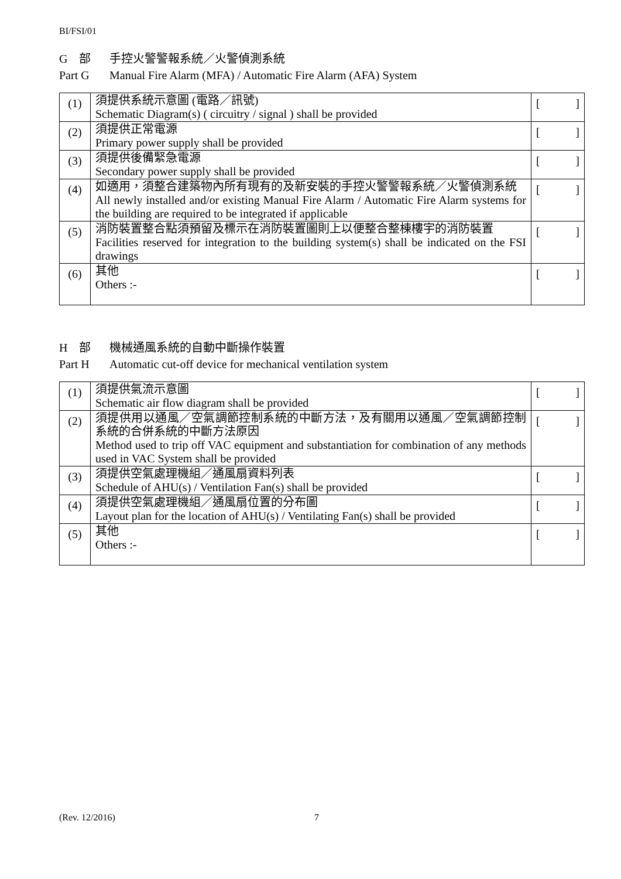BI/FSI/01
G　部 手控火警警報系統／火警偵測系統
Part G Manual Fire Alarm (MFA) / Automatic Fire Alarm (AFA) System
| (1) | 須提供系統示意圖 (電路／訊號) Schematic Diagram(s) ( circuitry / signal ) shall be provided | [ ] |
| (2) | 須提供正常電源 Primary power supply shall be provided | [ ] |
| (3) | 須提供後備緊急電源 Secondary power supply shall be provided | [ ] |
| (4) | 如適用，須整合建築物內所有現有的及新安裝的手控火警警報系統／火警偵測系統 All newly installed and/or existing Manual Fire Alarm / Automatic Fire Alarm systems for the building are required to be integrated if applicable | [ ] |
| (5) | 消防裝置整合點須預留及標示在消防裝置圖則上以便整合整棟樓宇的消防裝置 Facilities reserved for integration to the building system(s) shall be indicated on the FSI drawings | [ ] |
| (6) | 其他 Others :- | [ ] |
H　部 機械通風系統的自動中斷操作裝置
Part H Automatic cut-off device for mechanical ventilation system
| (1) | 須提供氣流示意圖 Schematic air flow diagram shall be provided | [ ] |
| (2) | 須提供用以通風／空氣調節控制系統的中斷方法，及有關用以通風／空氣調節控制系統的合併系統的中斷方法原因 Method used to trip off VAC equipment and substantiation for combination of any methods used in VAC System shall be provided | [ ] |
| (3) | 須提供空氣處理機組／通風扇資料列表 Schedule of AHU(s) / Ventilation Fan(s) shall be provided | [ ] |
| (4) | 須提供空氣處理機組／通風扇位置的分布圖 Layout plan for the location of AHU(s) / Ventilating Fan(s) shall be provided | [ ] |
| (5) | 其他 Others :- | [ ] |
(Rev. 12/2016) 7